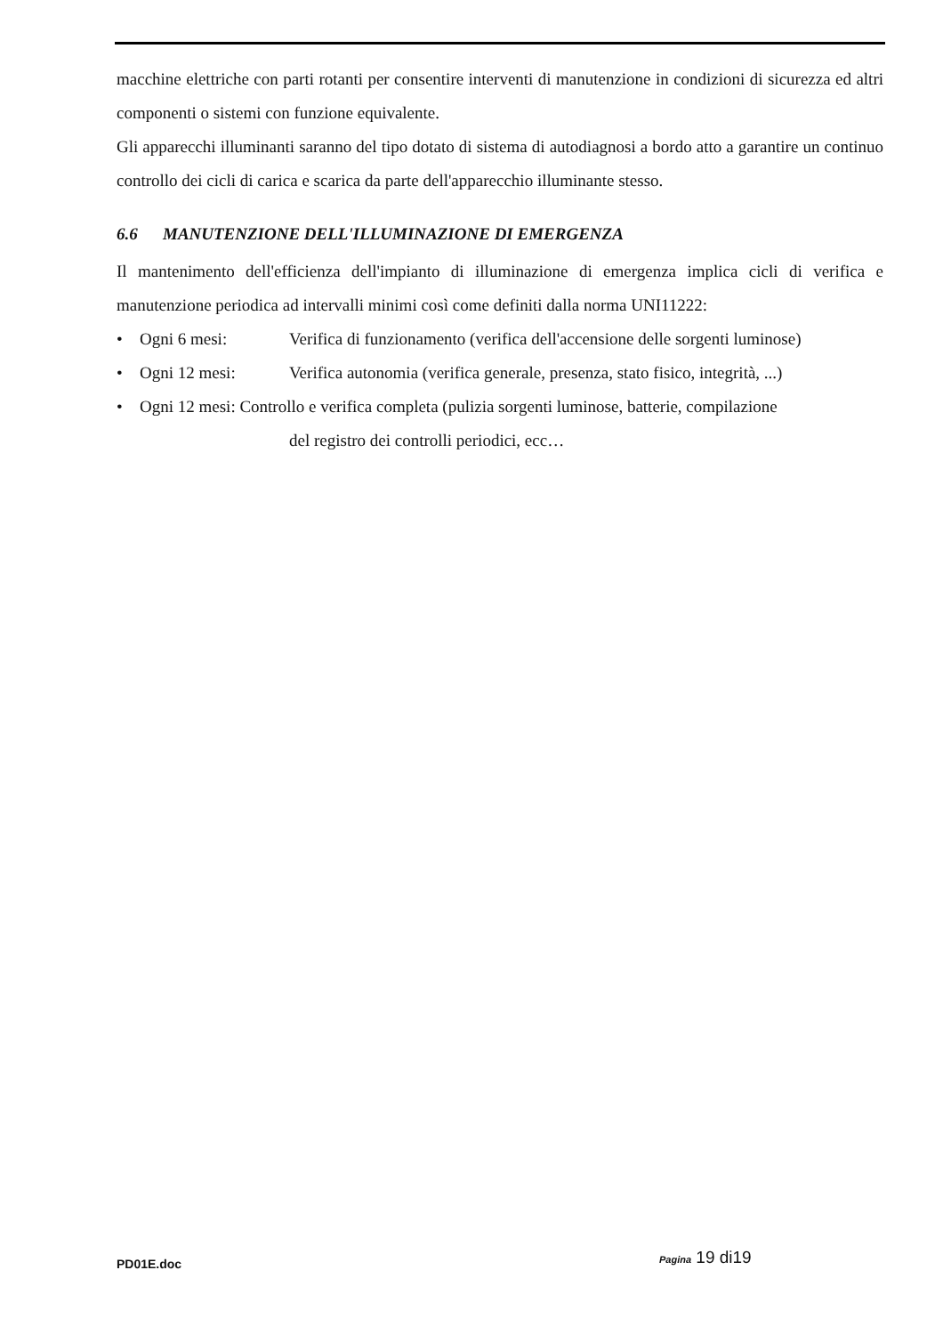macchine elettriche con parti rotanti per consentire interventi di manutenzione in condizioni di sicurezza ed altri componenti o sistemi con funzione equivalente.
Gli apparecchi illuminanti saranno del tipo dotato di sistema di autodiagnosi a bordo atto a garantire un continuo controllo dei cicli di carica e scarica da parte dell'apparecchio illuminante stesso.
6.6 MANUTENZIONE DELL'ILLUMINAZIONE DI EMERGENZA
Il mantenimento dell'efficienza dell'impianto di illuminazione di emergenza implica cicli di verifica e manutenzione periodica ad intervalli minimi così come definiti dalla norma UNI11222:
• Ogni 6 mesi: Verifica di funzionamento (verifica dell'accensione delle sorgenti luminose)
• Ogni 12 mesi: Verifica autonomia (verifica generale, presenza, stato fisico, integrità, ...)
• Ogni 12 mesi: Controllo e verifica completa (pulizia sorgenti luminose, batterie, compilazione
del registro dei controlli periodici, ecc…
PD01E.doc Pagina 19 di19